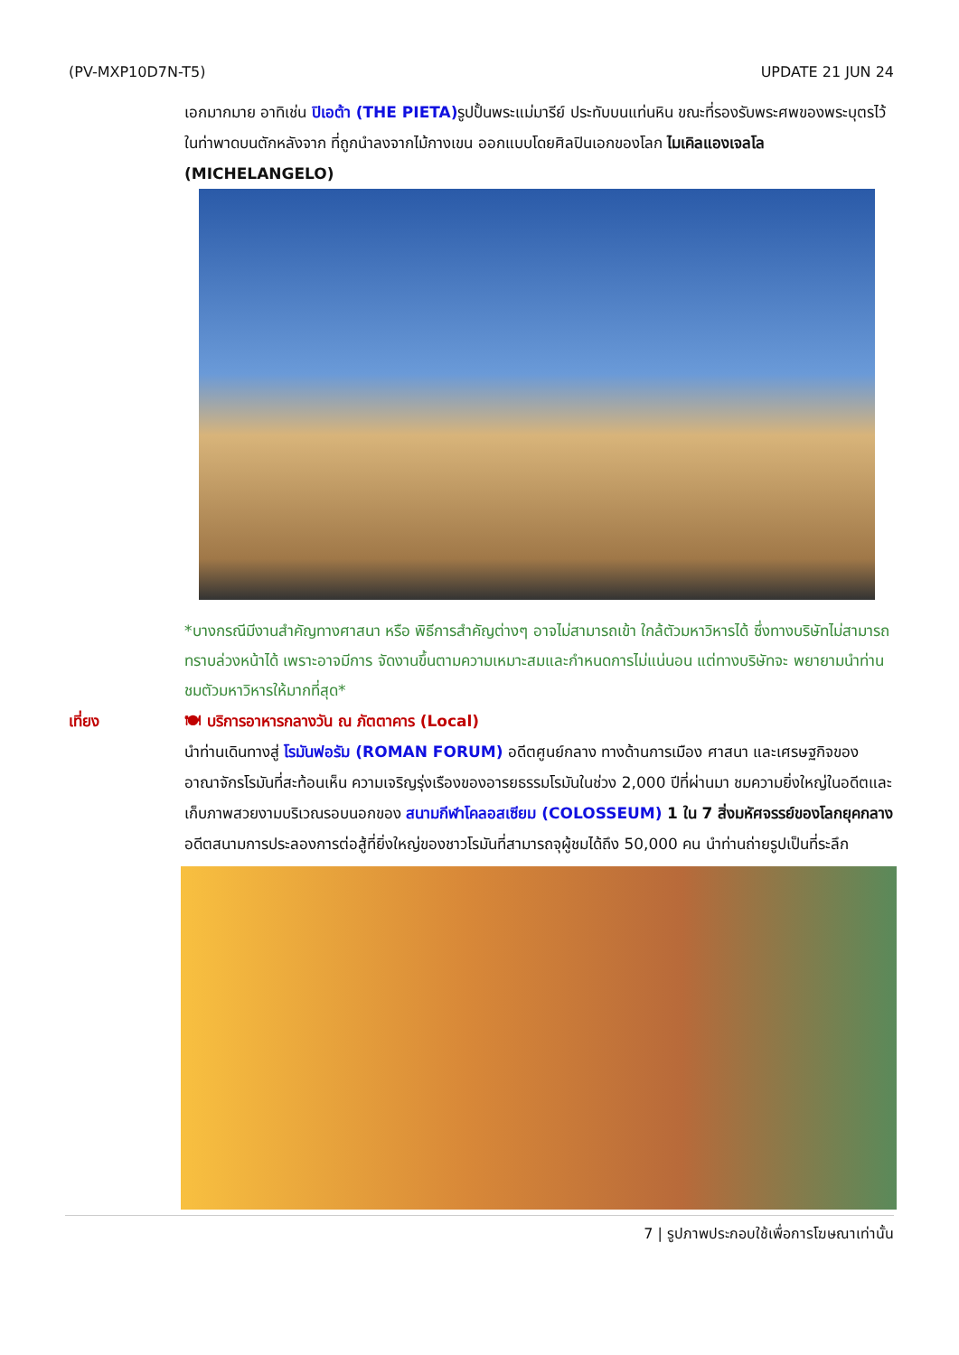(PV-MXP10D7N-T5) UPDATE 21 JUN 24
เอกมากมาย อาทิเช่น ปิเอต้า (THE PIETA) รูปปั้นพระแม่มารีย์ ประทับบนแท่นหิน ขณะที่รองรับพระศพของพระบุตรไว้ในท่าพาดบนตักหลังจาก ที่ถูกนำลงจากไม้กางเขน ออกแบบโดยศิลปินเอกของโลก ไมเคิลแองเจลโล (MICHELANGELO)
*บางกรณีมีงานสำคัญทางศาสนา หรือ พิธีการสำคัญต่างๆ อาจไม่สามารถเข้า ใกล้ตัวมหาวิหารได้ ซึ่งทางบริษัทไม่สามารถทราบล่วงหน้าได้ เพราะอาจมีการ จัดงานขึ้นตามความเหมาะสมและกำหนดการไม่แน่นอน แต่ทางบริษัทจะ พยายามนำท่านชมตัวมหาวิหารให้มากที่สุด*
เที่ยง 🍽 บริการอาหารกลางวัน ณ ภัตตาคาร (Local)
นำท่านเดินทางสู่ โรมันฟอรัม (ROMAN FORUM) อดีตศูนย์กลาง ทางด้านการเมือง ศาสนา และเศรษฐกิจของอาณาจักรโรมันที่สะท้อนเห็น ความเจริญรุ่งเรืองของอารยธรรมโรมันในช่วง 2,000 ปีที่ผ่านมา ชมความยิ่งใหญ่ในอดีตและเก็บภาพสวยงามบริเวณรอบนอกของ สนามกีฬาโคลอสเซียม (COLOSSEUM) 1 ใน 7 สิ่งมหัศจรรย์ของโลกยุคกลาง อดีตสนามการประลองการต่อสู้ที่ยิ่งใหญ่ของชาวโรมันที่สามารถจุผู้ชมได้ถึง 50,000 คน นำท่านถ่ายรูปเป็นที่ระลึก
7 | รูปภาพประกอบใช้เพื่อการโฆษณาเท่านั้น